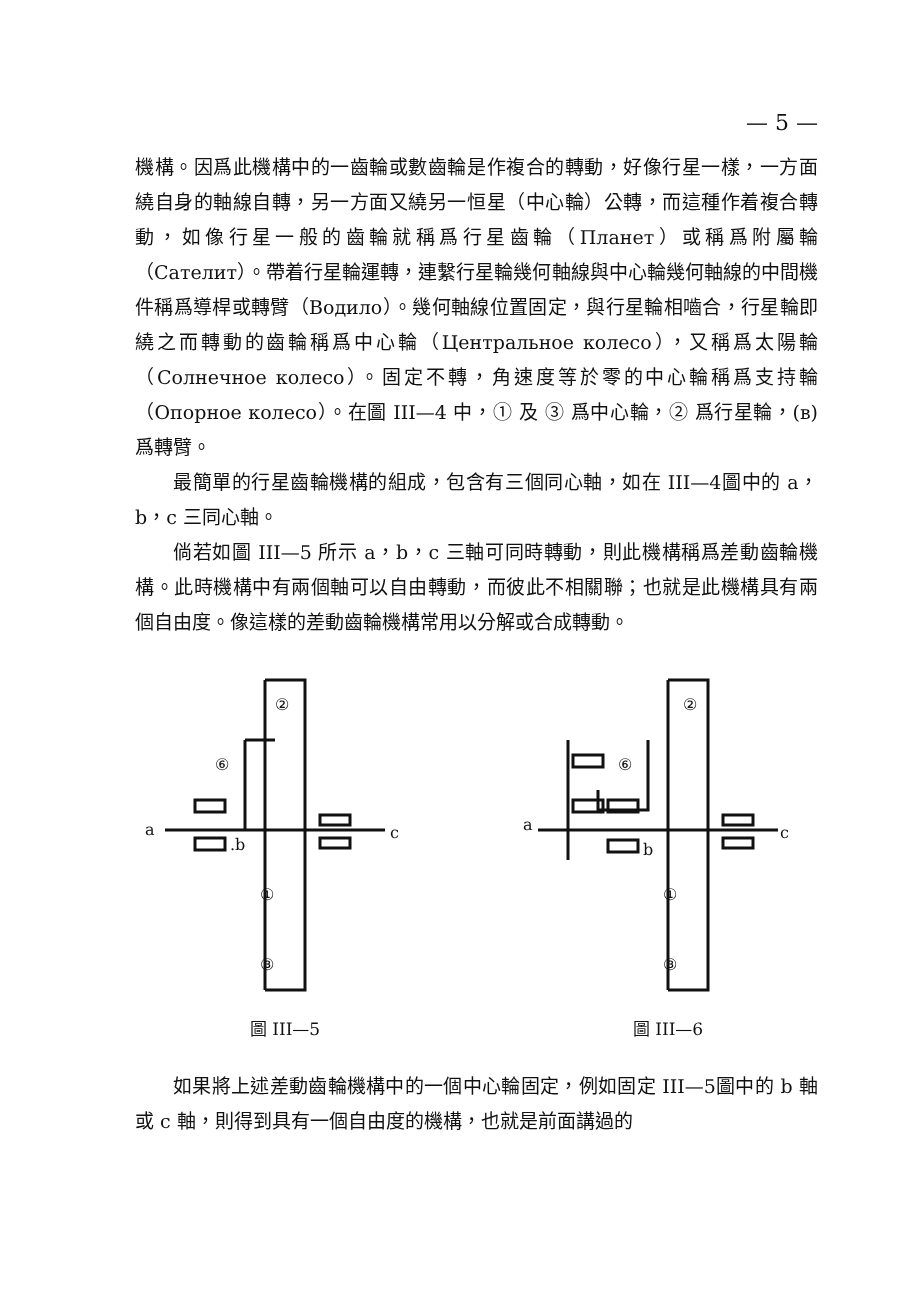— 5 —
機構。因爲此機構中的一齒輪或數齒輪是作複合的轉動，好像行星一樣，一方面繞自身的軸線自轉，另一方面又繞另一恒星（中心輪）公轉，而這種作着複合轉動，如像行星一般的齒輪就稱爲行星齒輪（Планет）或稱爲附屬輪（Сателит）。帶着行星輪運轉，連繫行星輪幾何軸線與中心輪幾何軸線的中間機件稱爲導桿或轉臂（Водило）。幾何軸線位置固定，與行星輪相嚙合，行星輪即繞之而轉動的齒輪稱爲中心輪（Центральное колесо），又稱爲太陽輪（Солнечное колесо）。固定不轉，角速度等於零的中心輪稱爲支持輪（Опорное колесо）。在圖 III—4 中，① 及 ③ 爲中心輪，② 爲行星輪，(в) 爲轉臂。
最簡單的行星齒輪機構的組成，包含有三個同心軸，如在 III—4圖中的 a，b，c 三同心軸。
倘若如圖 III—5 所示 a，b，c 三軸可同時轉動，則此機構稱爲差動齒輪機構。此時機構中有兩個軸可以自由轉動，而彼此不相關聯；也就是此機構具有兩個自由度。像這樣的差動齒輪機構常用以分解或合成轉動。
a
c
.b
②
⑥
①
③
圖 III—5
a
c
b
②
⑥
①
③
圖 III—6
如果將上述差動齒輪機構中的一個中心輪固定，例如固定 III—5圖中的 b 軸或 c 軸，則得到具有一個自由度的機構，也就是前面講過的